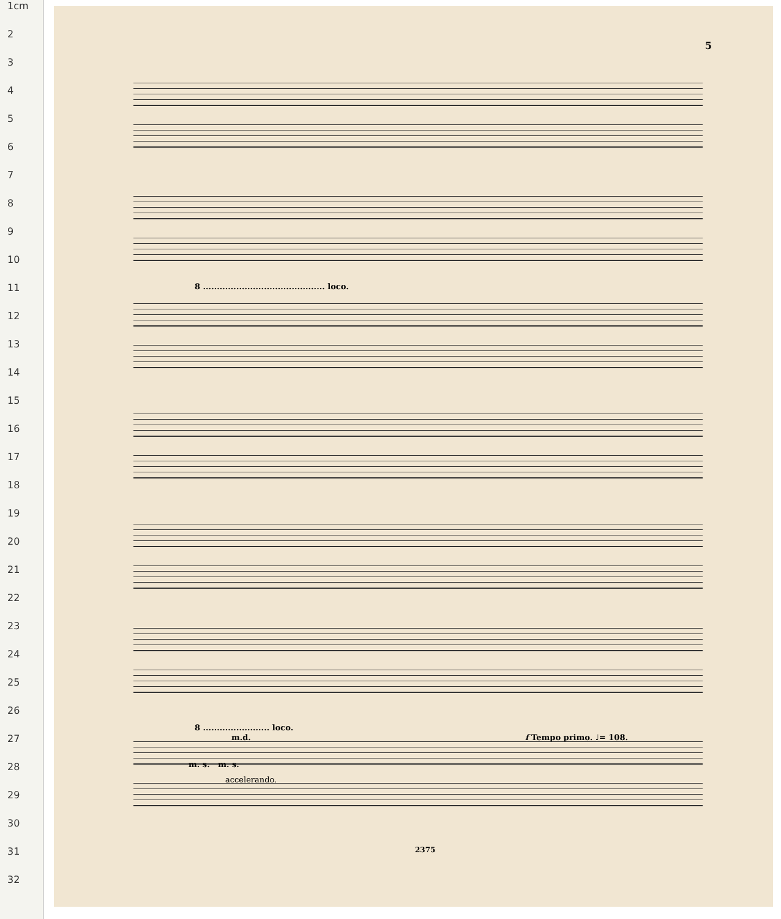1cm
2
3
4
5
6
7
8
9
10
11
12
13
14
15
16
17
18
19
20
21
22
23
24
25
26
27
28
29
30
31
32
5
8 ............................................ loco.
8 ........................ loco.
m.d. f Tempo primo. ♩= 108.
m. s. m. s.
accelerando.
2375